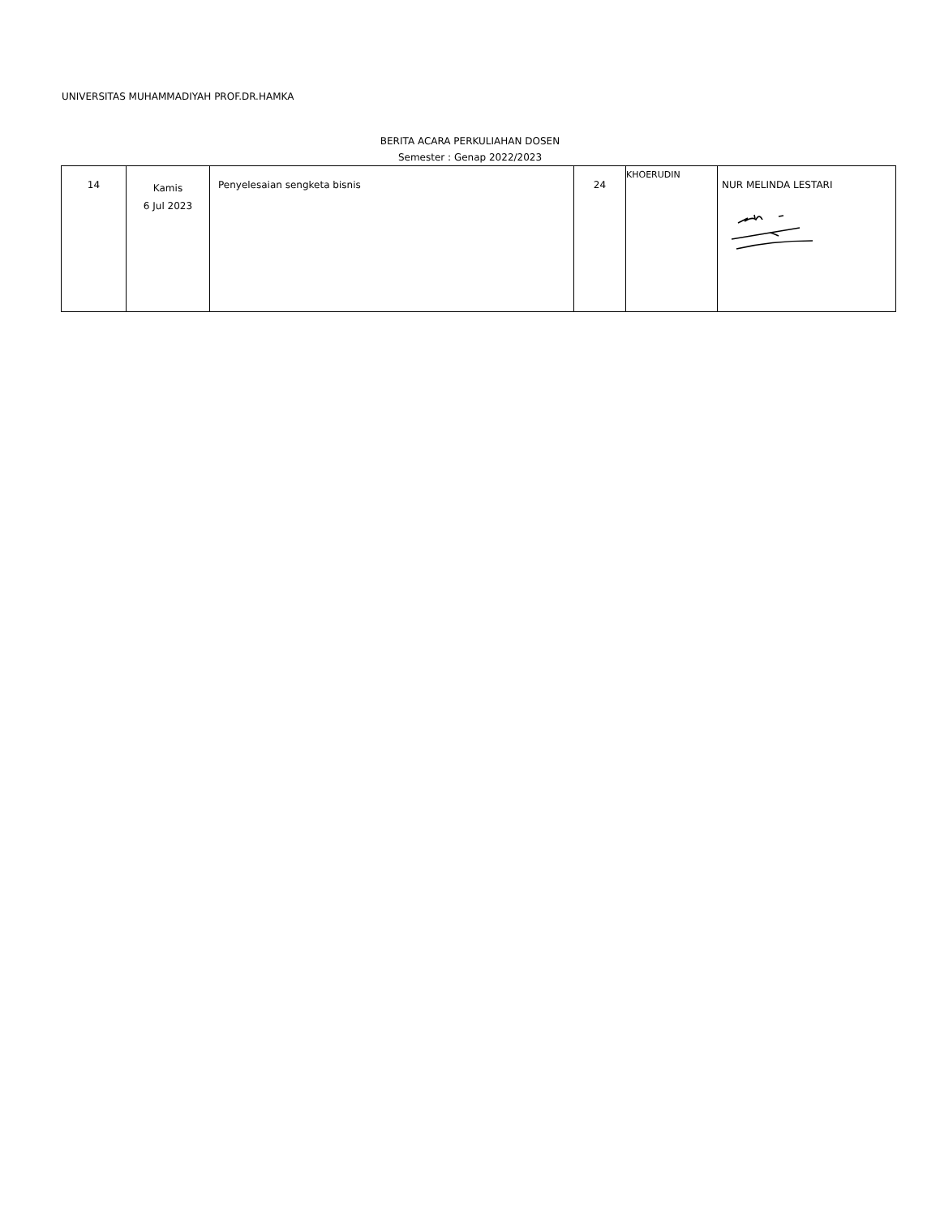UNIVERSITAS MUHAMMADIYAH PROF.DR.HAMKA
BERITA ACARA PERKULIAHAN DOSEN
Semester : Genap 2022/2023
| 14 | Kamis 6 Jul 2023 | Penyelesaian sengketa bisnis | 24 | KHOERUDIN | NUR MELINDA LESTARI |